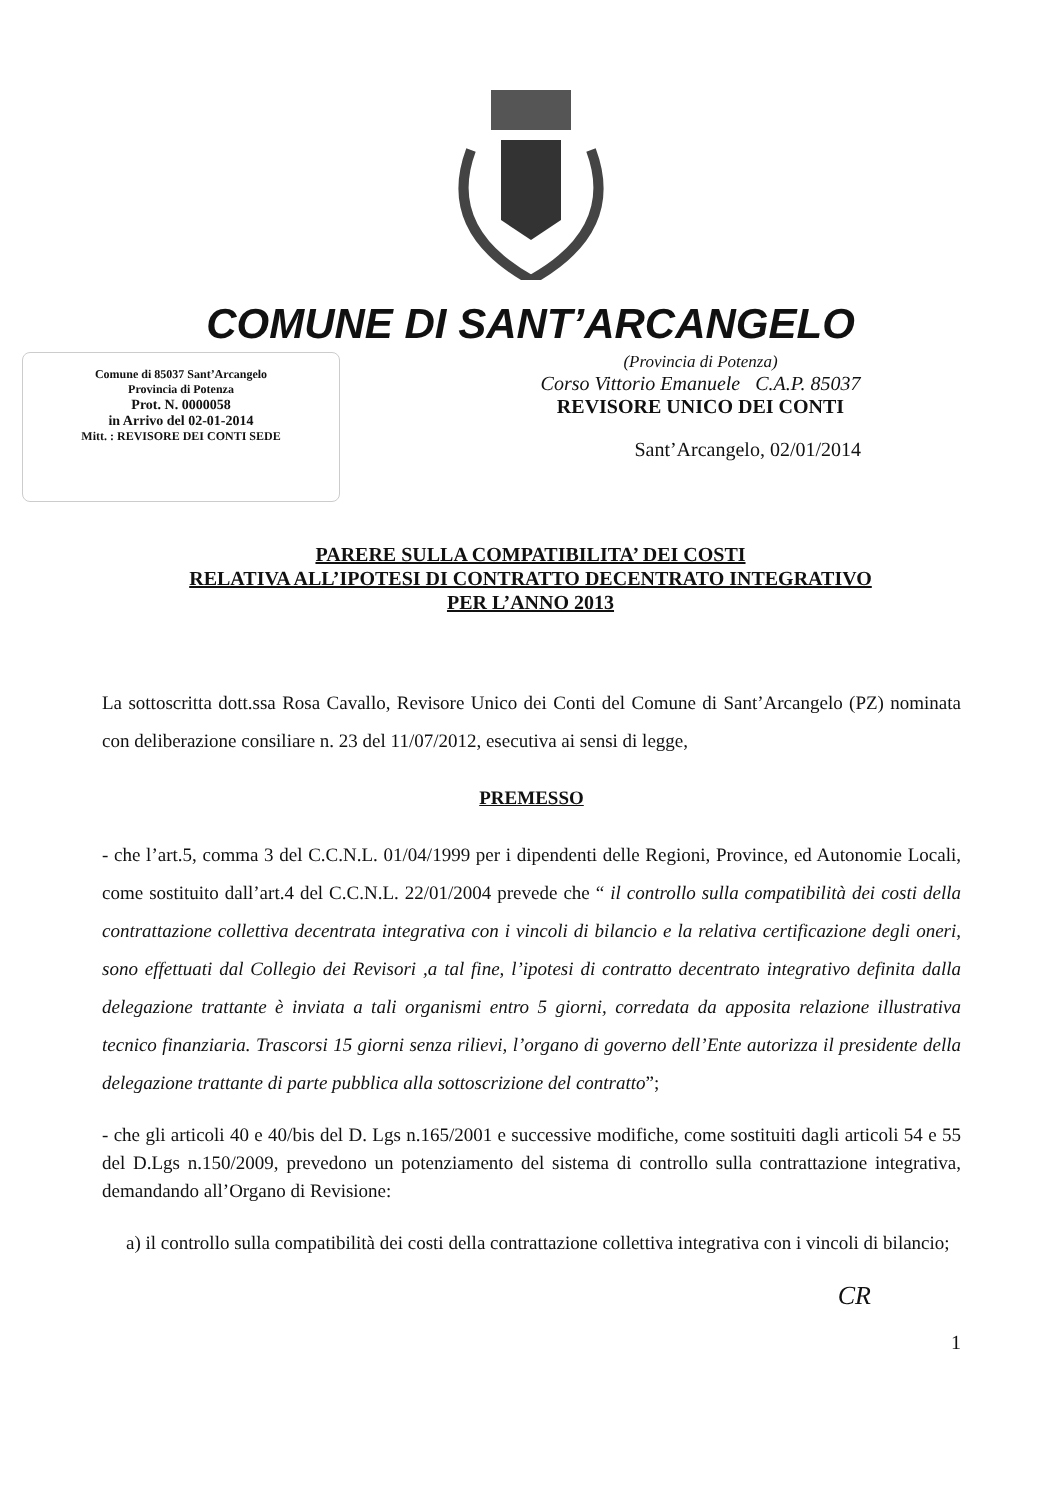COMUNE DI SANT’ARCANGELO
Comune di 85037 Sant’Arcangelo
Provincia di Potenza
Prot. N. 0000058
in Arrivo del 02-01-2014
Mitt. : REVISORE DEI CONTI SEDE
(Provincia di Potenza)
Corso Vittorio Emanuele C.A.P. 85037
REVISORE UNICO DEI CONTI
Sant’Arcangelo, 02/01/2014
PARERE SULLA COMPATIBILITA’ DEI COSTI
RELATIVA ALL’IPOTESI DI CONTRATTO DECENTRATO INTEGRATIVO
PER L’ANNO 2013
La sottoscritta dott.ssa Rosa Cavallo, Revisore Unico dei Conti del Comune di Sant’Arcangelo (PZ) nominata con deliberazione consiliare n. 23 del 11/07/2012, esecutiva ai sensi di legge,
PREMESSO
- che l’art.5, comma 3 del C.C.N.L. 01/04/1999 per i dipendenti delle Regioni, Province, ed Autonomie Locali, come sostituito dall’art.4 del C.C.N.L. 22/01/2004 prevede che “ il controllo sulla compatibilità dei costi della contrattazione collettiva decentrata integrativa con i vincoli di bilancio e la relativa certificazione degli oneri, sono effettuati dal Collegio dei Revisori ,a tal fine, l’ipotesi di contratto decentrato integrativo definita dalla delegazione trattante è inviata a tali organismi entro 5 giorni, corredata da apposita relazione illustrativa tecnico finanziaria. Trascorsi 15 giorni senza rilievi, l’organo di governo dell’Ente autorizza il presidente della delegazione trattante di parte pubblica alla sottoscrizione del contratto”;
- che gli articoli 40 e 40/bis del D. Lgs n.165/2001 e successive modifiche, come sostituiti dagli articoli 54 e 55 del D.Lgs n.150/2009, prevedono un potenziamento del sistema di controllo sulla contrattazione integrativa, demandando all’Organo di Revisione:
a) il controllo sulla compatibilità dei costi della contrattazione collettiva integrativa con i vincoli di bilancio;
CR
1